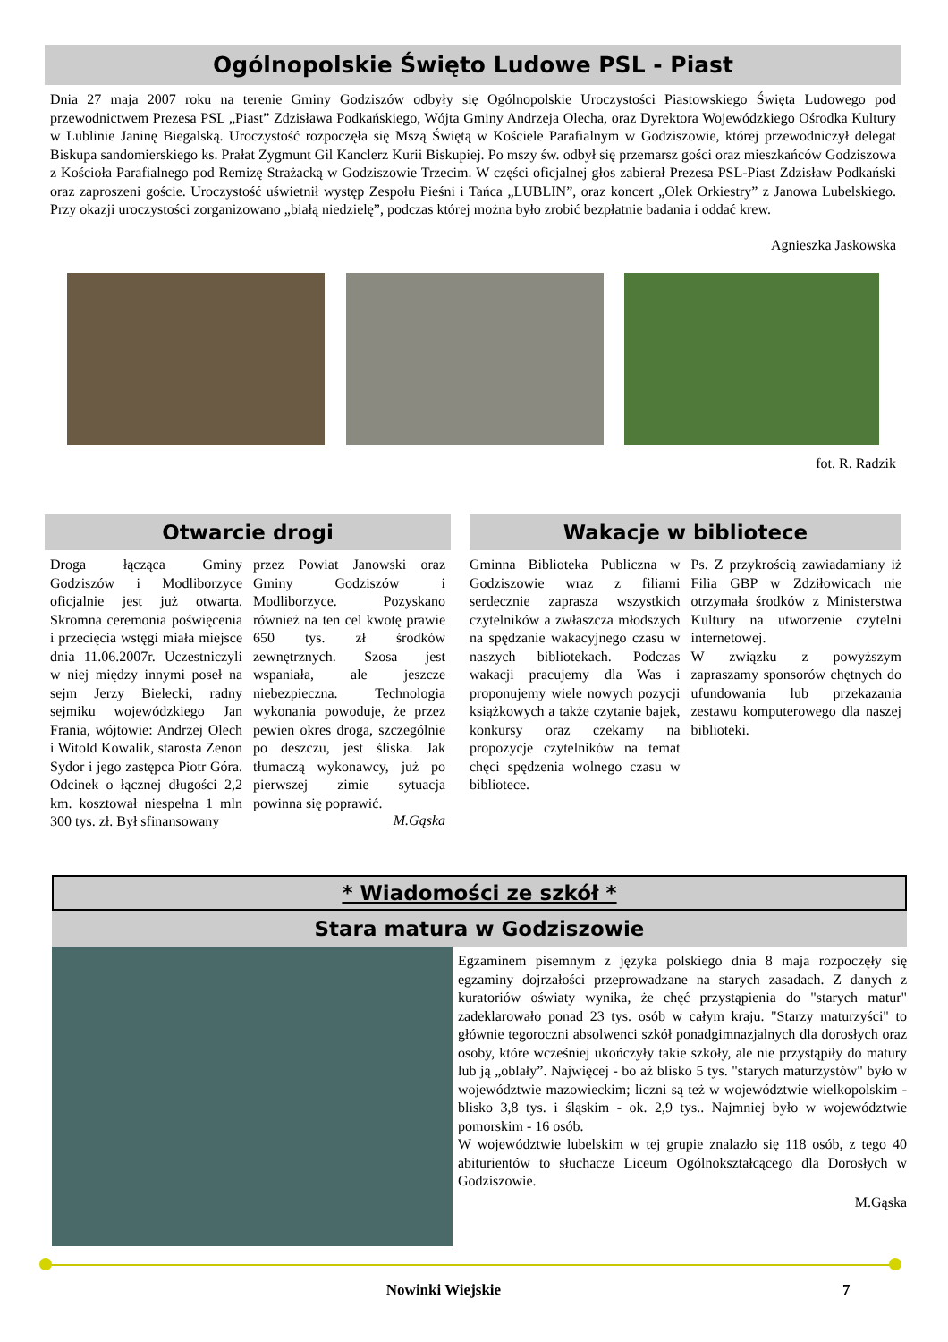Ogólnopolskie Święto Ludowe PSL - Piast
Dnia 27 maja 2007 roku na terenie Gminy Godziszów odbyły się Ogólnopolskie Uroczystości Piastowskiego Święta Ludowego pod przewodnictwem Prezesa PSL „Piast” Zdzisława Podkańskiego, Wójta Gminy Andrzeja Olecha, oraz Dyrektora Wojewódzkiego Ośrodka Kultury w Lublinie Janinę Biegalską. Uroczystość rozpoczęła się Mszą Świętą w Kościele Parafialnym w Godziszowie, której przewodniczył delegat Biskupa sandomierskiego ks. Prałat Zygmunt Gil Kanclerz Kurii Biskupiej. Po mszy św. odbył się przemarsz gości oraz mieszkańców Godziszowa z Kościoła Parafialnego pod Remizę Strażacką w Godziszowie Trzecim. W części oficjalnej głos zabierał Prezesa PSL-Piast Zdzisław Podkański oraz zaproszeni goście. Uroczystość uświetnił występ Zespołu Pieśni i Tańca „LUBLIN”, oraz koncert „Olek Orkiestry” z Janowa Lubelskiego. Przy okazji uroczystości zorganizowano „białą niedzielę”, podczas której można było zrobić bezpłatnie badania i oddać krew.
Agnieszka Jaskowska
fot. R. Radzik
Otwarcie drogi
Droga łącząca Gminy Godziszów i Modliborzyce oficjalnie jest już otwarta. Skromna ceremonia poświęcenia i przecięcia wstęgi miała miejsce dnia 11.06.2007r. Uczestniczyli w niej między innymi poseł na sejm Jerzy Bielecki, radny sejmiku wojewódzkiego Jan Frania, wójtowie: Andrzej Olech i Witold Kowalik, starosta Zenon Sydor i jego zastępca Piotr Góra. Odcinek o łącznej długości 2,2 km. kosztował niespełna 1 mln 300 tys. zł. Był sfinansowany
przez Powiat Janowski oraz Gminy Godziszów i Modliborzyce. Pozyskano również na ten cel kwotę prawie 650 tys. zł środków zewnętrznych. Szosa jest wspaniała, ale jeszcze niebezpieczna. Technologia wykonania powoduje, że przez pewien okres droga, szczególnie po deszczu, jest śliska. Jak tłumaczą wykonawcy, już po pierwszej zimie sytuacja powinna się poprawić.
M.Gąska
Wakacje w bibliotece
Gminna Biblioteka Publiczna w Godziszowie wraz z filiami serdecznie zaprasza wszystkich czytelników a zwłaszcza młodszych na spędzanie wakacyjnego czasu w naszych bibliotekach. Podczas wakacji pracujemy dla Was i proponujemy wiele nowych pozycji książkowych a także czytanie bajek, konkursy oraz czekamy na propozycje czytelników na temat chęci spędzenia wolnego czasu w bibliotece.
Ps. Z przykrością zawiadamiany iż Filia GBP w Zdziłowicach nie otrzymała środków z Ministerstwa Kultury na utworzenie czytelni internetowej.
W związku z powyższym zapraszamy sponsorów chętnych do ufundowania lub przekazania zestawu komputerowego dla naszej biblioteki.
* Wiadomości ze szkół *
Stara matura w Godziszowie
Egzaminem pisemnym z języka polskiego dnia 8 maja rozpoczęły się egzaminy dojrzałości przeprowadzane na starych zasadach. Z danych z kuratoriów oświaty wynika, że chęć przystąpienia do "starych matur" zadeklarowało ponad 23 tys. osób w całym kraju. "Starzy maturzyści" to głównie tegoroczni absolwenci szkół ponadgimnazjalnych dla dorosłych oraz osoby, które wcześniej ukończyły takie szkoły, ale nie przystąpiły do matury lub ją „oblały”. Najwięcej - bo aż blisko 5 tys. "starych maturzystów" było w województwie mazowieckim; liczni są też w województwie wielkopolskim - blisko 3,8 tys. i śląskim - ok. 2,9 tys.. Najmniej było w województwie pomorskim - 16 osób.
W województwie lubelskim w tej grupie znalazło się 118 osób, z tego 40 abiturientów to słuchacze Liceum Ogólnokształcącego dla Dorosłych w Godziszowie.
M.Gąska
Nowinki Wiejskie 7